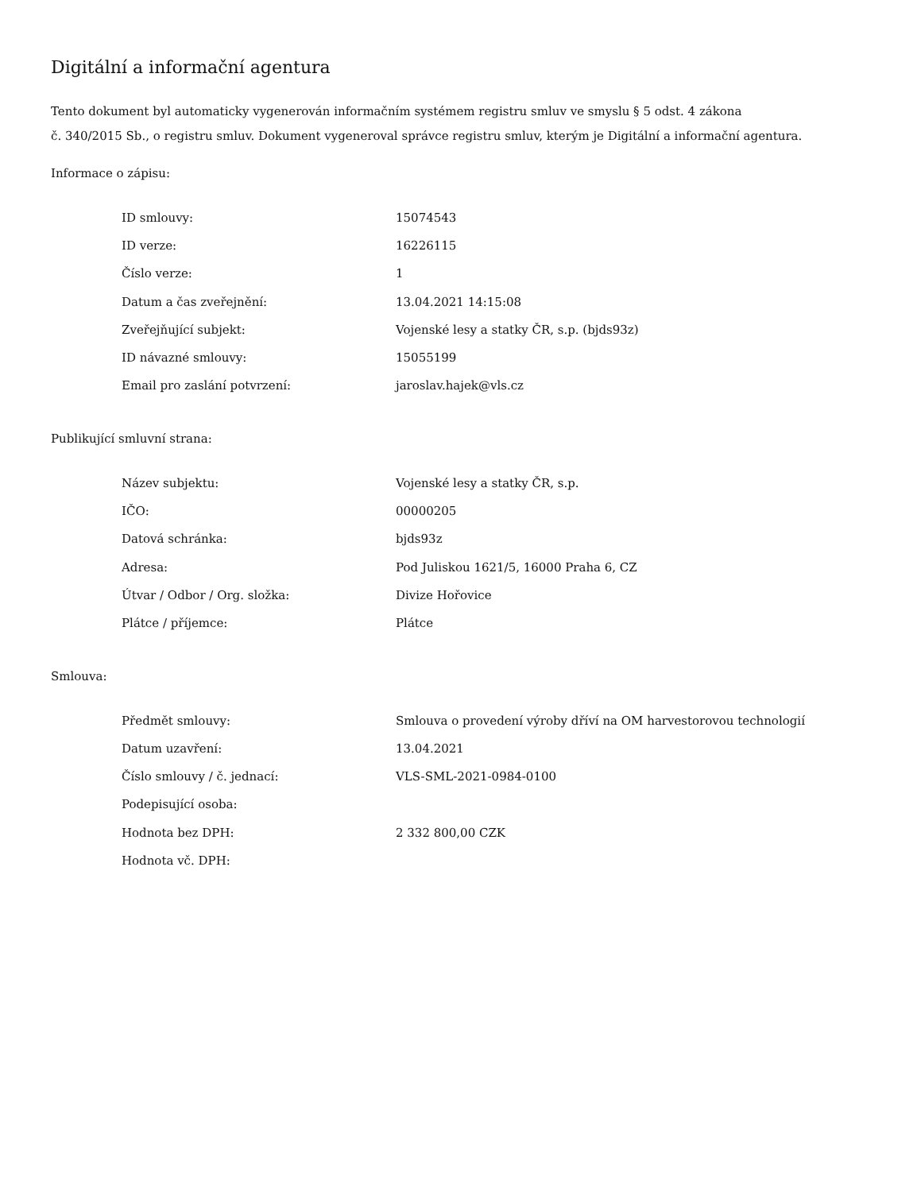Digitální a informační agentura
Tento dokument byl automaticky vygenerován informačním systémem registru smluv ve smyslu § 5 odst. 4 zákona
č. 340/2015 Sb., o registru smluv. Dokument vygeneroval správce registru smluv, kterým je Digitální a informační agentura.
Informace o zápisu:
| ID smlouvy: | 15074543 |
| ID verze: | 16226115 |
| Číslo verze: | 1 |
| Datum a čas zveřejnění: | 13.04.2021 14:15:08 |
| Zveřejňující subjekt: | Vojenské lesy a statky ČR, s.p. (bjds93z) |
| ID návazné smlouvy: | 15055199 |
| Email pro zaslání potvrzení: | jaroslav.hajek@vls.cz |
Publikující smluvní strana:
| Název subjektu: | Vojenské lesy a statky ČR, s.p. |
| IČO: | 00000205 |
| Datová schránka: | bjds93z |
| Adresa: | Pod Juliskou 1621/5, 16000 Praha 6, CZ |
| Útvar / Odbor / Org. složka: | Divize Hořovice |
| Plátce / příjemce: | Plátce |
Smlouva:
| Předmět smlouvy: | Smlouva o provedení výroby dříví na OM harvestorovou technologií |
| Datum uzavření: | 13.04.2021 |
| Číslo smlouvy / č. jednací: | VLS-SML-2021-0984-0100 |
| Podepisující osoba: | |
| Hodnota bez DPH: | 2 332 800,00 CZK |
| Hodnota vč. DPH: | |